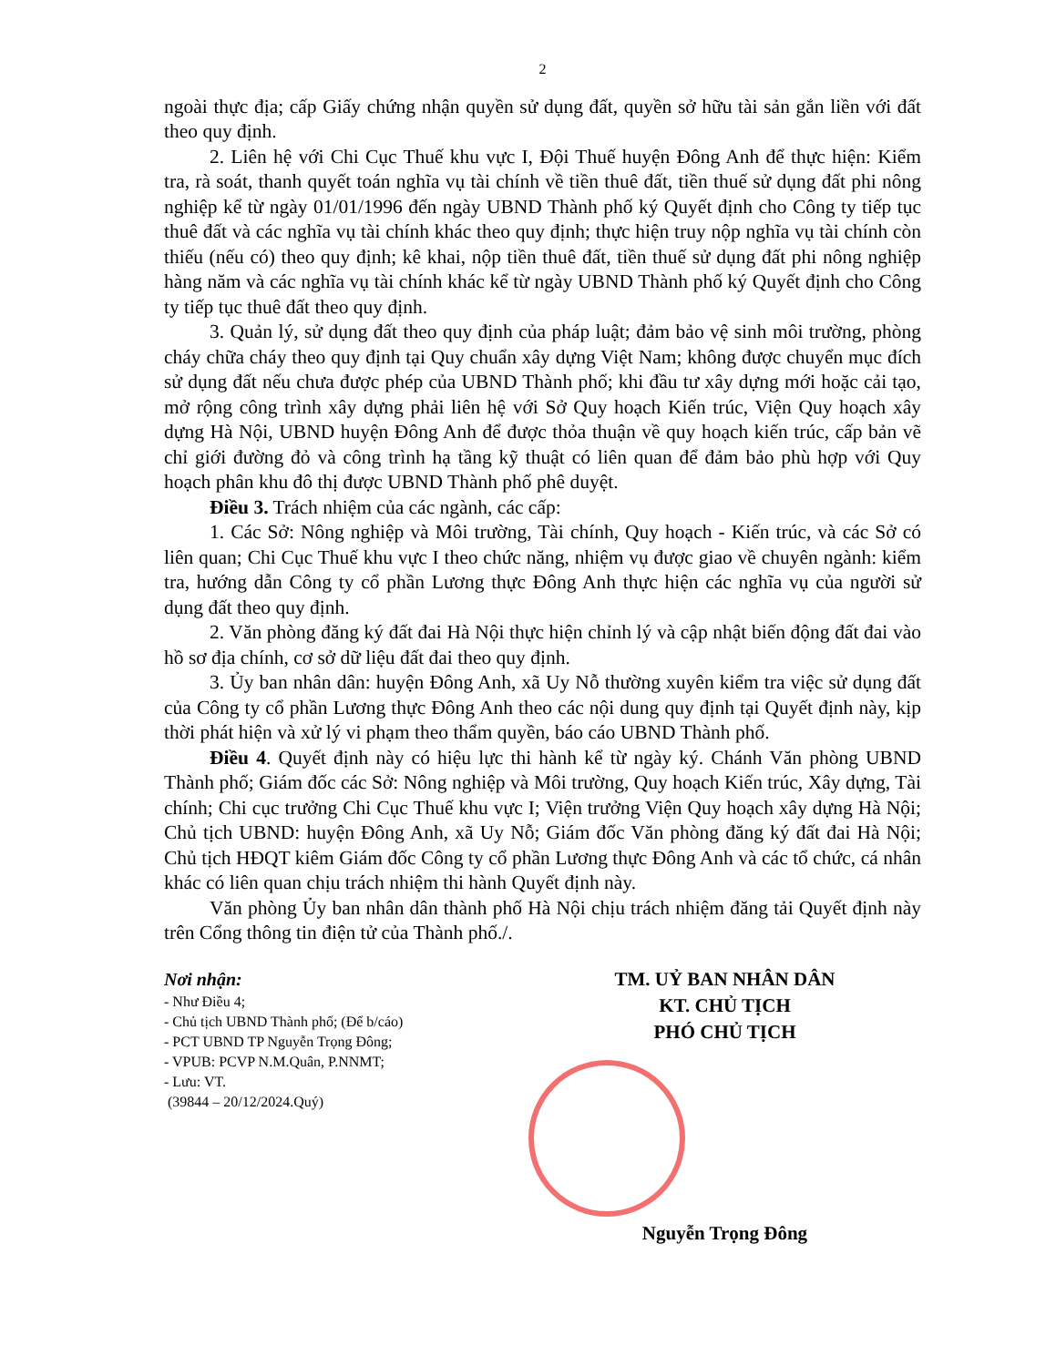2
ngoài thực địa; cấp Giấy chứng nhận quyền sử dụng đất, quyền sở hữu tài sản gắn liền với đất theo quy định.
2. Liên hệ với Chi Cục Thuế khu vực I, Đội Thuế huyện Đông Anh để thực hiện: Kiểm tra, rà soát, thanh quyết toán nghĩa vụ tài chính về tiền thuê đất, tiền thuế sử dụng đất phi nông nghiệp kể từ ngày 01/01/1996 đến ngày UBND Thành phố ký Quyết định cho Công ty tiếp tục thuê đất và các nghĩa vụ tài chính khác theo quy định; thực hiện truy nộp nghĩa vụ tài chính còn thiếu (nếu có) theo quy định; kê khai, nộp tiền thuê đất, tiền thuế sử dụng đất phi nông nghiệp hàng năm và các nghĩa vụ tài chính khác kể từ ngày UBND Thành phố ký Quyết định cho Công ty tiếp tục thuê đất theo quy định.
3. Quản lý, sử dụng đất theo quy định của pháp luật; đảm bảo vệ sinh môi trường, phòng cháy chữa cháy theo quy định tại Quy chuẩn xây dựng Việt Nam; không được chuyển mục đích sử dụng đất nếu chưa được phép của UBND Thành phố; khi đầu tư xây dựng mới hoặc cải tạo, mở rộng công trình xây dựng phải liên hệ với Sở Quy hoạch Kiến trúc, Viện Quy hoạch xây dựng Hà Nội, UBND huyện Đông Anh để được thỏa thuận về quy hoạch kiến trúc, cấp bản vẽ chỉ giới đường đỏ và công trình hạ tầng kỹ thuật có liên quan để đảm bảo phù hợp với Quy hoạch phân khu đô thị được UBND Thành phố phê duyệt.
Điều 3. Trách nhiệm của các ngành, các cấp:
1. Các Sở: Nông nghiệp và Môi trường, Tài chính, Quy hoạch - Kiến trúc, và các Sở có liên quan; Chi Cục Thuế khu vực I theo chức năng, nhiệm vụ được giao về chuyên ngành: kiểm tra, hướng dẫn Công ty cổ phần Lương thực Đông Anh thực hiện các nghĩa vụ của người sử dụng đất theo quy định.
2. Văn phòng đăng ký đất đai Hà Nội thực hiện chỉnh lý và cập nhật biến động đất đai vào hồ sơ địa chính, cơ sở dữ liệu đất đai theo quy định.
3. Ủy ban nhân dân: huyện Đông Anh, xã Uy Nỗ thường xuyên kiểm tra việc sử dụng đất của Công ty cổ phần Lương thực Đông Anh theo các nội dung quy định tại Quyết định này, kịp thời phát hiện và xử lý vi phạm theo thẩm quyền, báo cáo UBND Thành phố.
Điều 4. Quyết định này có hiệu lực thi hành kể từ ngày ký. Chánh Văn phòng UBND Thành phố; Giám đốc các Sở: Nông nghiệp và Môi trường, Quy hoạch Kiến trúc, Xây dựng, Tài chính; Chi cục trưởng Chi Cục Thuế khu vực I; Viện trưởng Viện Quy hoạch xây dựng Hà Nội; Chủ tịch UBND: huyện Đông Anh, xã Uy Nỗ; Giám đốc Văn phòng đăng ký đất đai Hà Nội; Chủ tịch HĐQT kiêm Giám đốc Công ty cổ phần Lương thực Đông Anh và các tổ chức, cá nhân khác có liên quan chịu trách nhiệm thi hành Quyết định này.
Văn phòng Ủy ban nhân dân thành phố Hà Nội chịu trách nhiệm đăng tải Quyết định này trên Cổng thông tin điện tử của Thành phố./.
Nơi nhận:
- Như Điều 4;
- Chủ tịch UBND Thành phố; (Để b/cáo)
- PCT UBND TP Nguyễn Trọng Đông;
- VPUB: PCVP N.M.Quân, P.NNMT;
- Lưu: VT.
(39844 – 20/12/2024.Quý)
TM. UỶ BAN NHÂN DÂN
KT. CHỦ TỊCH
PHÓ CHỦ TỊCH
Nguyễn Trọng Đông